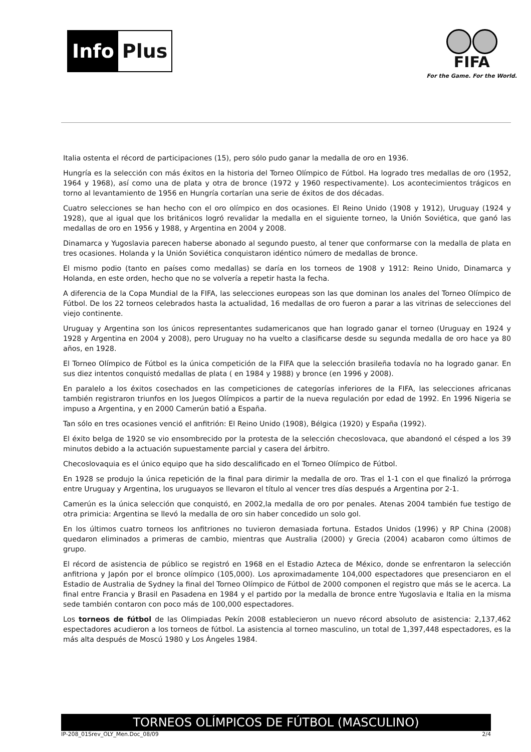Info Plus
FIFA
For the Game. For the World.
Italia ostenta el récord de participaciones (15), pero sólo pudo ganar la medalla de oro en 1936.
Hungría es la selección con más éxitos en la historia del Torneo Olímpico de Fútbol. Ha logrado tres medallas de oro (1952, 1964 y 1968), así como una de plata y otra de bronce (1972 y 1960 respectivamente). Los acontecimientos trágicos en torno al levantamiento de 1956 en Hungría cortarían una serie de éxitos de dos décadas.
Cuatro selecciones se han hecho con el oro olímpico en dos ocasiones. El Reino Unido (1908 y 1912), Uruguay (1924 y 1928), que al igual que los británicos logró revalidar la medalla en el siguiente torneo, la Unión Soviética, que ganó las medallas de oro en 1956 y 1988, y Argentina en 2004 y 2008.
Dinamarca y Yugoslavia parecen haberse abonado al segundo puesto, al tener que conformarse con la medalla de plata en tres ocasiones. Holanda y la Unión Soviética conquistaron idéntico número de medallas de bronce.
El mismo podio (tanto en países como medallas) se daría en los torneos de 1908 y 1912: Reino Unido, Dinamarca y Holanda, en este orden, hecho que no se volvería a repetir hasta la fecha.
A diferencia de la Copa Mundial de la FIFA, las selecciones europeas son las que dominan los anales del Torneo Olímpico de Fútbol. De los 22 torneos celebrados hasta la actualidad, 16 medallas de oro fueron a parar a las vitrinas de selecciones del viejo continente.
Uruguay y Argentina son los únicos representantes sudamericanos que han logrado ganar el torneo (Uruguay en 1924 y 1928 y Argentina en 2004 y 2008), pero Uruguay no ha vuelto a clasificarse desde su segunda medalla de oro hace ya 80 años, en 1928.
El Torneo Olímpico de Fútbol es la única competición de la FIFA que la selección brasileña todavía no ha logrado ganar. En sus diez intentos conquistó medallas de plata ( en 1984 y 1988) y bronce (en 1996 y 2008).
En paralelo a los éxitos cosechados en las competiciones de categorías inferiores de la FIFA, las selecciones africanas también registraron triunfos en los Juegos Olímpicos a partir de la nueva regulación por edad de 1992. En 1996 Nigeria se impuso a Argentina, y en 2000 Camerún batió a España.
Tan sólo en tres ocasiones venció el anfitrión: El Reino Unido (1908), Bélgica (1920) y España (1992).
El éxito belga de 1920 se vio ensombrecido por la protesta de la selección checoslovaca, que abandonó el césped a los 39 minutos debido a la actuación supuestamente parcial y casera del árbitro.
Checoslovaquia es el único equipo que ha sido descalificado en el Torneo Olímpico de Fútbol.
En 1928 se produjo la única repetición de la final para dirimir la medalla de oro. Tras el 1-1 con el que finalizó la prórroga entre Uruguay y Argentina, los uruguayos se llevaron el título al vencer tres días después a Argentina por 2-1.
Camerún es la única selección que conquistó, en 2002,la medalla de oro por penales. Atenas 2004 también fue testigo de otra primicia: Argentina se llevó la medalla de oro sin haber concedido un solo gol.
En los últimos cuatro torneos los anfitriones no tuvieron demasiada fortuna. Estados Unidos (1996) y RP China (2008) quedaron eliminados a primeras de cambio, mientras que Australia (2000) y Grecia (2004) acabaron como últimos de grupo.
El récord de asistencia de público se registró en 1968 en el Estadio Azteca de México, donde se enfrentaron la selección anfitriona y Japón por el bronce olímpico (105,000). Los aproximadamente 104,000 espectadores que presenciaron en el Estadio de Australia de Sydney la final del Torneo Olímpico de Fútbol de 2000 componen el registro que más se le acerca. La final entre Francia y Brasil en Pasadena en 1984 y el partido por la medalla de bronce entre Yugoslavia e Italia en la misma sede también contaron con poco más de 100,000 espectadores.
Los torneos de fútbol de las Olimpiadas Pekín 2008 establecieron un nuevo récord absoluto de asistencia: 2,137,462 espectadores acudieron a los torneos de fútbol. La asistencia al torneo masculino, un total de 1,397,448 espectadores, es la más alta después de Moscú 1980 y Los Ángeles 1984.
TORNEOS OLÍMPICOS DE FÚTBOL (MASCULINO)
IP-208_01Srev_OLY_Men.Doc_08/09 2/4